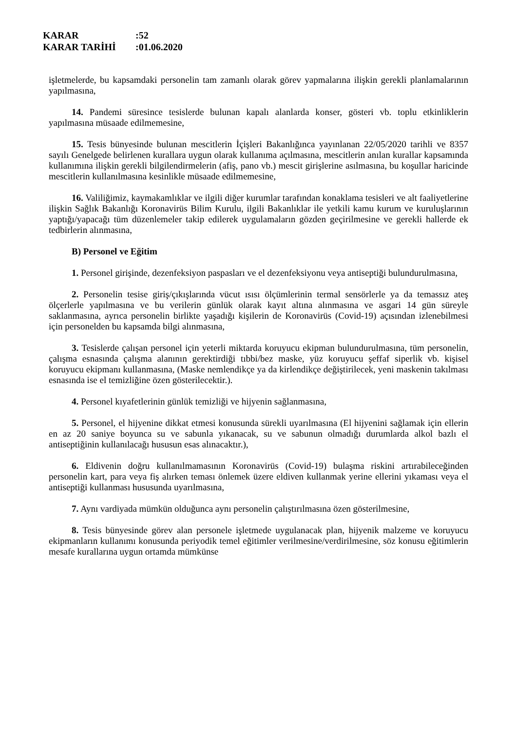KARAR:52
KARAR TARİHİ:01.06.2020
işletmelerde, bu kapsamdaki personelin tam zamanlı olarak görev yapmalarına ilişkin gerekli planlamalarının yapılmasına,
14. Pandemi süresince tesislerde bulunan kapalı alanlarda konser, gösteri vb. toplu etkinliklerin yapılmasına müsaade edilmemesine,
15. Tesis bünyesinde bulunan mescitlerin İçişleri Bakanlığınca yayınlanan 22/05/2020 tarihli ve 8357 sayılı Genelgede belirlenen kurallara uygun olarak kullanıma açılmasına, mescitlerin anılan kurallar kapsamında kullanımına ilişkin gerekli bilgilendirmelerin (afiş, pano vb.) mescit girişlerine asılmasına, bu koşullar haricinde mescitlerin kullanılmasına kesinlikle müsaade edilmemesine,
16. Valiliğimiz, kaymakamlıklar ve ilgili diğer kurumlar tarafından konaklama tesisleri ve alt faaliyetlerine ilişkin Sağlık Bakanlığı Koronavirüs Bilim Kurulu, ilgili Bakanlıklar ile yetkili kamu kurum ve kuruluşlarının yaptığı/yapacağı tüm düzenlemeler takip edilerek uygulamaların gözden geçirilmesine ve gerekli hallerde ek tedbirlerin alınmasına,
B) Personel ve Eğitim
1. Personel girişinde, dezenfeksiyon paspasları ve el dezenfeksiyonu veya antiseptiği bulundurulmasına,
2. Personelin tesise giriş/çıkışlarında vücut ısısı ölçümlerinin termal sensörlerle ya da temassız ateş ölçerlerle yapılmasına ve bu verilerin günlük olarak kayıt altına alınmasına ve asgari 14 gün süreyle saklanmasına, ayrıca personelin birlikte yaşadığı kişilerin de Koronavirüs (Covid-19) açısından izlenebilmesi için personelden bu kapsamda bilgi alınmasına,
3. Tesislerde çalışan personel için yeterli miktarda koruyucu ekipman bulundurulmasına, tüm personelin, çalışma esnasında çalışma alanının gerektirdiği tıbbi/bez maske, yüz koruyucu şeffaf siperlik vb. kişisel koruyucu ekipmanı kullanmasına, (Maske nemlendikçe ya da kirlendikçe değiştirilecek, yeni maskenin takılması esnasında ise el temizliğine özen gösterilecektir.).
4. Personel kıyafetlerinin günlük temizliği ve hijyenin sağlanmasına,
5. Personel, el hijyenine dikkat etmesi konusunda sürekli uyarılmasına (El hijyenini sağlamak için ellerin en az 20 saniye boyunca su ve sabunla yıkanacak, su ve sabunun olmadığı durumlarda alkol bazlı el antiseptiğinin kullanılacağı hususun esas alınacaktır.),
6. Eldivenin doğru kullanılmamasının Koronavirüs (Covid-19) bulaşma riskini artırabileceğinden personelin kart, para veya fiş alırken teması önlemek üzere eldiven kullanmak yerine ellerini yıkaması veya el antiseptiği kullanması hususunda uyarılmasına,
7. Aynı vardiyada mümkün olduğunca aynı personelin çalıştırılmasına özen gösterilmesine,
8. Tesis bünyesinde görev alan personele işletmede uygulanacak plan, hijyenik malzeme ve koruyucu ekipmanların kullanımı konusunda periyodik temel eğitimler verilmesine/verdirilmesine, söz konusu eğitimlerin mesafe kurallarına uygun ortamda mümkünse